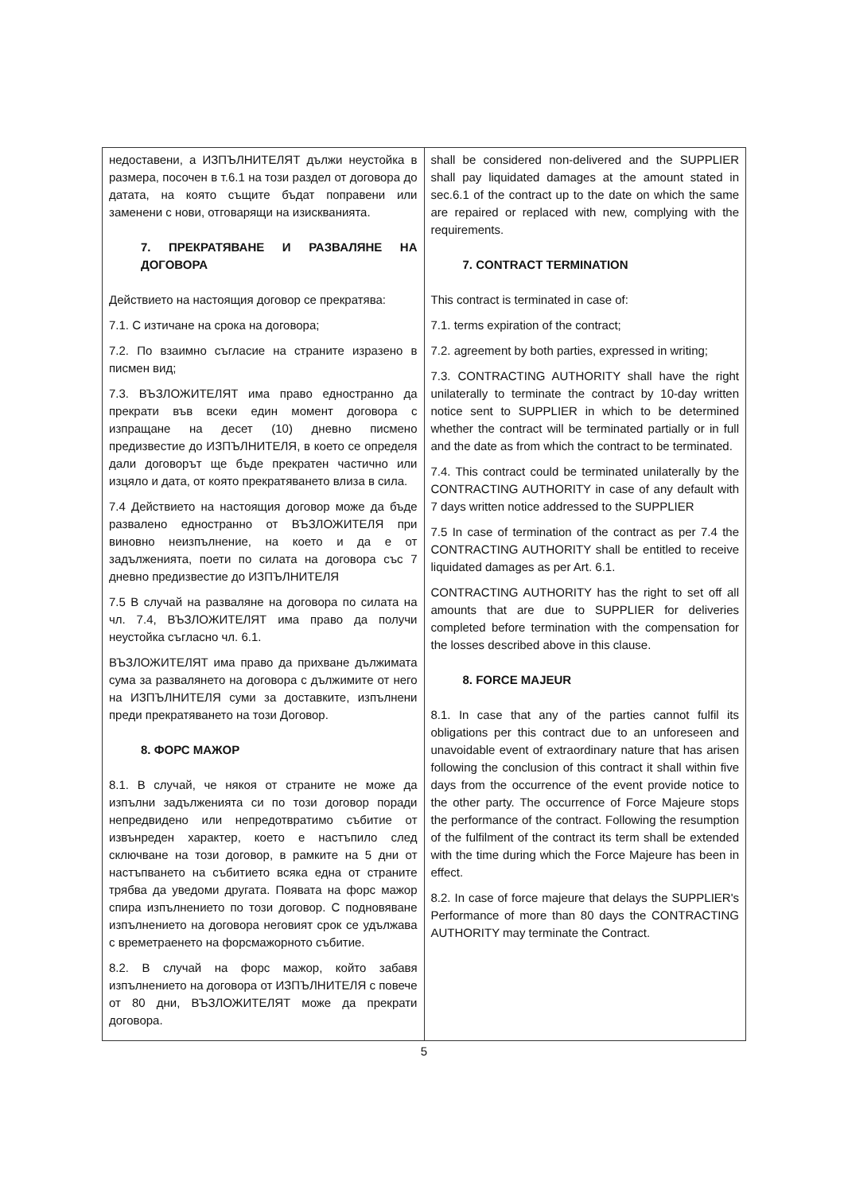| недоставени, а ИЗПЪЛНИТЕЛЯТ дължи неустойка в размера, посочен в т.6.1 на този раздел от договора до датата, на която същите бъдат поправени или заменени с нови, отговарящи на изискванията. 7. ПРЕКРАТЯВАНЕ И РАЗВАЛЯНЕ НА ДОГОВОРА Действието на настоящия договор се прекратява: 7.1. С изтичане на срока на договора; 7.2. По взаимно съгласие на страните изразено в писмен вид; 7.3. ВЪЗЛОЖИТЕЛЯТ има право едностранно да прекрати във всеки един момент договора с изпращане на десет (10) дневно писмено предизвестие до ИЗПЪЛНИТЕЛЯ, в което се определя дали договорът ще бъде прекратен частично или изцяло и дата, от която прекратяването влиза в сила. 7.4 Действието на настоящия договор може да бъде развалено едностранно от ВЪЗЛОЖИТЕЛЯ при виновно неизпълнение, на което и да е от задълженията, поети по силата на договора със 7 дневно предизвестие до ИЗПЪЛНИТЕЛЯ 7.5 В случай на разваляне на договора по силата на чл. 7.4, ВЪЗЛОЖИТЕЛЯТ има право да получи неустойка съгласно чл. 6.1. ВЪЗЛОЖИТЕЛЯТ има право да прихване дължимата сума за развалянето на договора с дължимите от него на ИЗПЪЛНИТЕЛЯ суми за доставките, изпълнени преди прекратяването на този Договор. 8. ФОРС МАЖОР 8.1. В случай, че някоя от страните не може да изпълни задълженията си по този договор поради непредвидено или непредотвратимо събитие от извънреден характер, което е настъпило след сключване на този договор, в рамките на 5 дни от настъпването на събитието всяка една от страните трябва да уведоми другата. Появата на форс мажор спира изпълнението по този договор. С подновяване изпълнението на договора неговият срок се удължава с времетраенето на форсмажорното събитие. 8.2. В случай на форс мажор, който забавя изпълнението на договора от ИЗПЪЛНИТЕЛЯ с повече от 80 дни, ВЪЗЛОЖИТЕЛЯТ може да прекрати договора. | shall be considered non-delivered and the SUPPLIER shall pay liquidated damages at the amount stated in sec.6.1 of the contract up to the date on which the same are repaired or replaced with new, complying with the requirements. 7. CONTRACT TERMINATION This contract is terminated in case of: 7.1. terms expiration of the contract; 7.2. agreement by both parties, expressed in writing; 7.3. CONTRACTING AUTHORITY shall have the right unilaterally to terminate the contract by 10-day written notice sent to SUPPLIER in which to be determined whether the contract will be terminated partially or in full and the date as from which the contract to be terminated. 7.4. This contract could be terminated unilaterally by the CONTRACTING AUTHORITY in case of any default with 7 days written notice addressed to the SUPPLIER 7.5 In case of termination of the contract as per 7.4 the CONTRACTING AUTHORITY shall be entitled to receive liquidated damages as per Art. 6.1. CONTRACTING AUTHORITY has the right to set off all amounts that are due to SUPPLIER for deliveries completed before termination with the compensation for the losses described above in this clause. 8. FORCE MAJEUR 8.1. In case that any of the parties cannot fulfil its obligations per this contract due to an unforeseen and unavoidable event of extraordinary nature that has arisen following the conclusion of this contract it shall within five days from the occurrence of the event provide notice to the other party. The occurrence of Force Majeure stops the performance of the contract. Following the resumption of the fulfilment of the contract its term shall be extended with the time during which the Force Majeure has been in effect. 8.2. In case of force majeure that delays the SUPPLIER's Performance of more than 80 days the CONTRACTING AUTHORITY may terminate the Contract. |
5